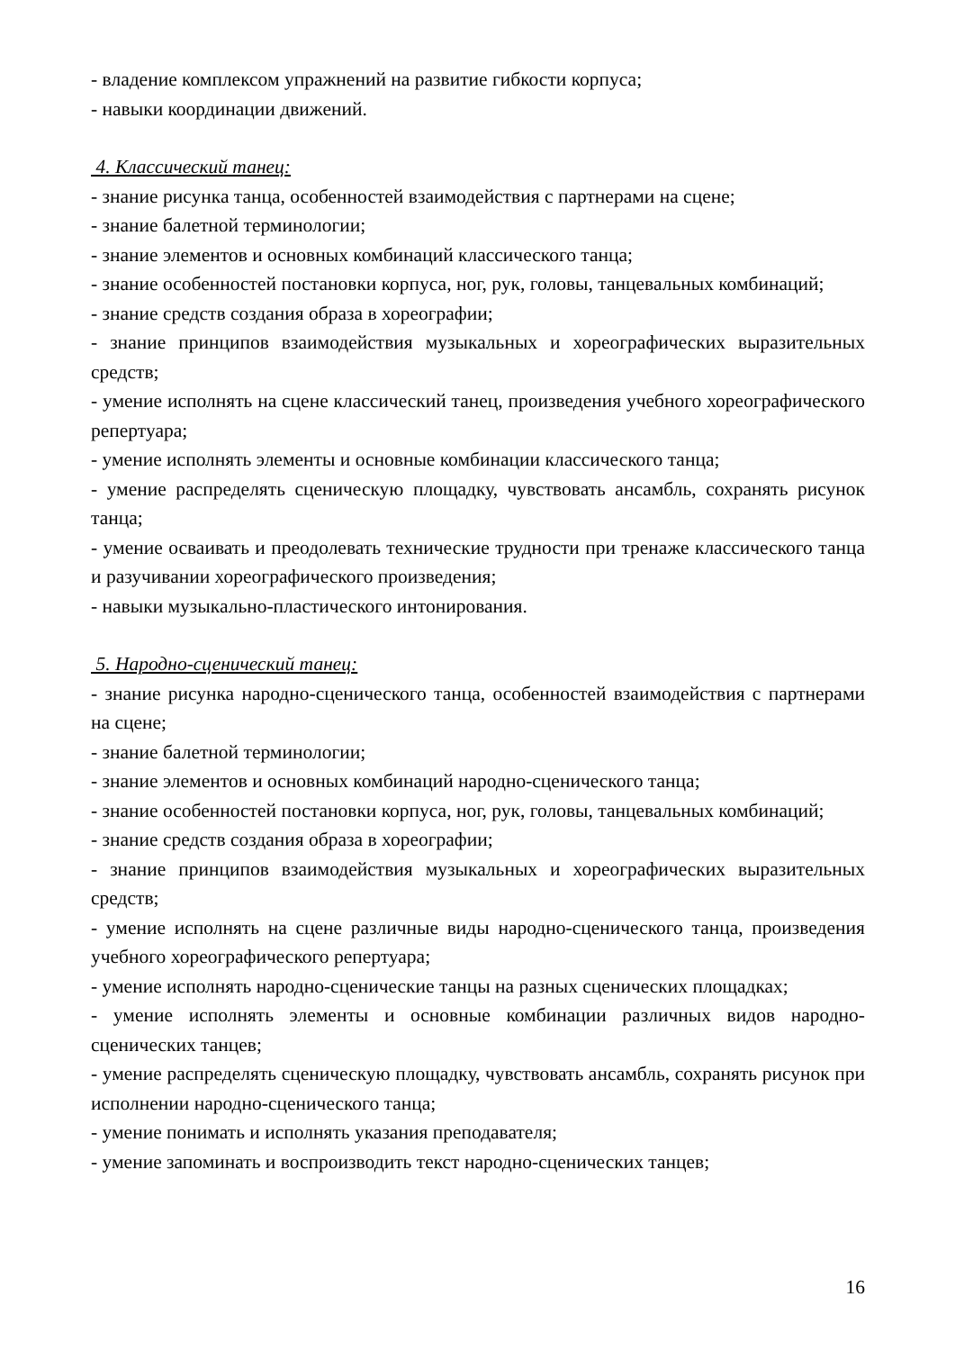- владение комплексом упражнений на развитие гибкости корпуса;
- навыки координации движений.
4. Классический танец:
- знание рисунка танца, особенностей взаимодействия с партнерами на сцене;
- знание балетной терминологии;
- знание элементов и основных комбинаций классического танца;
- знание особенностей постановки корпуса, ног, рук, головы, танцевальных комбинаций;
- знание средств создания образа в хореографии;
- знание принципов взаимодействия музыкальных и хореографических выразительных средств;
- умение исполнять на сцене классический танец, произведения учебного хореографического репертуара;
- умение исполнять элементы и основные комбинации классического танца;
- умение распределять сценическую площадку, чувствовать ансамбль, сохранять рисунок танца;
- умение осваивать и преодолевать технические трудности при тренаже классического танца и разучивании хореографического произведения;
- навыки музыкально-пластического интонирования.
5. Народно-сценический танец:
- знание рисунка народно-сценического танца, особенностей взаимодействия с партнерами на сцене;
- знание балетной терминологии;
- знание элементов и основных комбинаций народно-сценического танца;
- знание особенностей постановки корпуса, ног, рук, головы, танцевальных комбинаций;
- знание средств создания образа в хореографии;
- знание принципов взаимодействия музыкальных и хореографических выразительных средств;
- умение исполнять на сцене различные виды народно-сценического танца, произведения учебного хореографического репертуара;
- умение исполнять народно-сценические танцы на разных сценических площадках;
- умение исполнять элементы и основные комбинации различных видов народно-сценических танцев;
- умение распределять сценическую площадку, чувствовать ансамбль, сохранять рисунок при исполнении народно-сценического танца;
- умение понимать и исполнять указания преподавателя;
- умение запоминать и воспроизводить текст народно-сценических танцев;
16